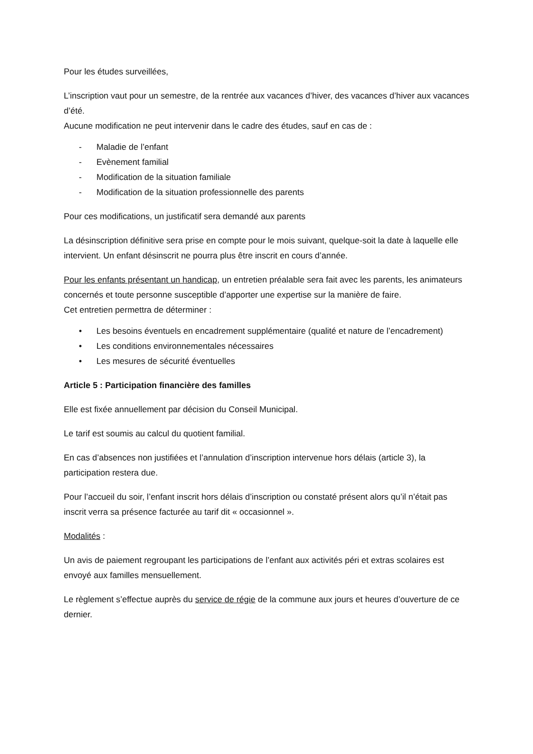Pour les études surveillées,
L’inscription vaut pour un semestre, de la rentrée aux vacances d’hiver, des vacances d’hiver aux vacances d’été.
Aucune modification ne peut intervenir dans le cadre des études, sauf en cas de :
- Maladie de l’enfant
- Evènement familial
- Modification de la situation familiale
- Modification de la situation professionnelle des parents
Pour ces modifications, un justificatif sera demandé aux parents
La désinscription définitive sera prise en compte pour le mois suivant, quelque-soit la date à laquelle elle intervient. Un enfant désinscrit ne pourra plus être inscrit en cours d’année.
Pour les enfants présentant un handicap, un entretien préalable sera fait avec les parents, les animateurs concernés et toute personne susceptible d’apporter une expertise sur la manière de faire.
Cet entretien permettra de déterminer :
• Les besoins éventuels en encadrement supplémentaire (qualité et nature de l’encadrement)
• Les conditions environnementales nécessaires
• Les mesures de sécurité éventuelles
Article 5 : Participation financière des familles
Elle est fixée annuellement par décision du Conseil Municipal.
Le tarif est soumis au calcul du quotient familial.
En cas d’absences non justifiées et l’annulation d’inscription intervenue hors délais (article 3), la participation restera due.
Pour l’accueil du soir, l’enfant inscrit hors délais d’inscription ou constaté présent alors qu’il n’était pas inscrit verra sa présence facturée au tarif dit « occasionnel ».
Modalités :
Un avis de paiement regroupant les participations de l’enfant aux activités péri et extras scolaires est envoyé aux familles mensuellement.
Le règlement s’effectue auprès du service de régie de la commune aux jours et heures d’ouverture de ce dernier.